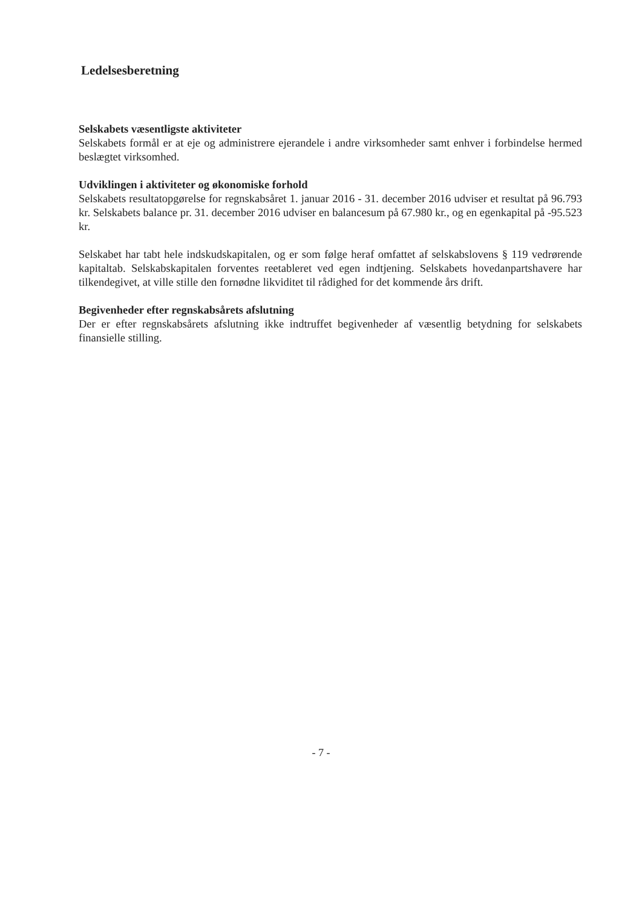Ledelsesberetning
Selskabets væsentligste aktiviteter
Selskabets formål er at eje og administrere ejerandele i andre virksomheder samt enhver i forbindelse hermed beslægtet virksomhed.
Udviklingen i aktiviteter og økonomiske forhold
Selskabets resultatopgørelse for regnskabsåret 1. januar 2016 - 31. december 2016 udviser et resultat på 96.793 kr. Selskabets balance pr. 31. december 2016 udviser en balancesum på 67.980 kr., og en egenkapital på -95.523 kr.
Selskabet har tabt hele indskudskapitalen, og er som følge heraf omfattet af selskabslovens § 119 vedrørende kapitaltab. Selskabskapitalen forventes reetableret ved egen indtjening. Selskabets hovedanpartshavere har tilkendegivet, at ville stille den fornødne likviditet til rådighed for det kommende års drift.
Begivenheder efter regnskabsårets afslutning
Der er efter regnskabsårets afslutning ikke indtruffet begivenheder af væsentlig betydning for selskabets finansielle stilling.
- 7 -